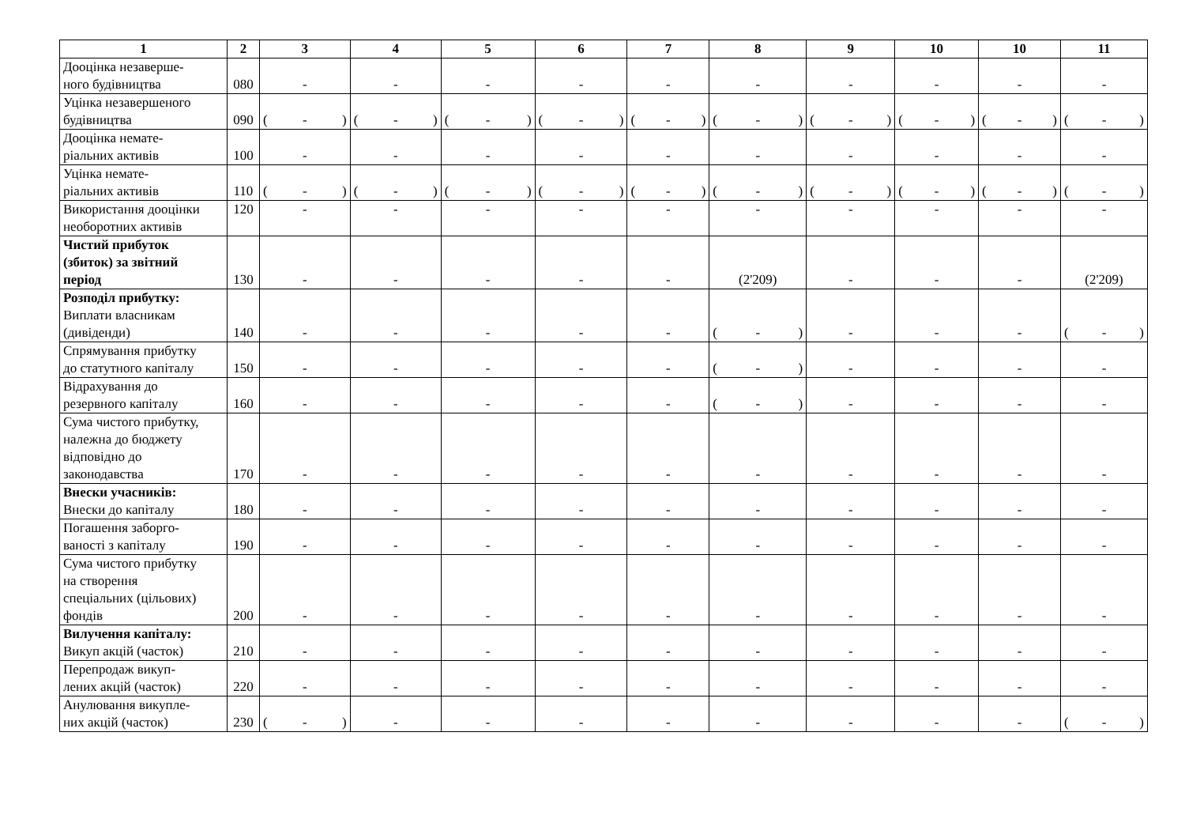| 1 | 2 | 3 | 4 | 5 | 6 | 7 | 8 | 9 | 10 | 10 | 11 |
| --- | --- | --- | --- | --- | --- | --- | --- | --- | --- | --- | --- |
| Дооцінка незаверше- ного будівництва | 080 | - | - | - | - | - | - | - | - | - | - |
| Уцінка незавершеного будівництва | 090 | ( - ) | ( - ) | ( - ) | ( - ) | ( - ) | ( - ) | ( - ) | ( - ) | ( - ) | ( - ) |
| Дооцінка немате- ріальних активів | 100 | - | - | - | - | - | - | - | - | - | - |
| Уцінка немате- ріальних активів | 110 | ( - ) | ( - ) | ( - ) | ( - ) | ( - ) | ( - ) | ( - ) | ( - ) | ( - ) | ( - ) |
| Використання дооцінки необоротних активів | 120 | - | - | - | - | - | - | - | - | - | - |
| Чистий прибуток (збиток) за звітний період | 130 | - | - | - | - | - | (2'209) | - | - | - | (2'209) |
| Розподіл прибутку: Виплати власникам (дивіденди) | 140 | - | - | - | - | - | ( - ) | - | - | - | ( - ) |
| Спрямування прибутку до статутного капіталу | 150 | - | - | - | - | - | ( - ) | - | - | - | - |
| Відрахування до резервного капіталу | 160 | - | - | - | - | - | ( - ) | - | - | - | - |
| Сума чистого прибутку, належна до бюджету відповідно до законодавства | 170 | - | - | - | - | - | - | - | - | - | - |
| Внески учасників: Внески до капіталу | 180 | - | - | - | - | - | - | - | - | - | - |
| Погашення заборго- ваності з капіталу | 190 | - | - | - | - | - | - | - | - | - | - |
| Сума чистого прибутку на створення спеціальних (цільових) фондів | 200 | - | - | - | - | - | - | - | - | - | - |
| Вилучення капіталу: Викуп акцій (часток) | 210 | - | - | - | - | - | - | - | - | - | - |
| Перепродаж викуп- лених акцій (часток) | 220 | - | - | - | - | - | - | - | - | - | - |
| Анулювання викупле- них акцій (часток) | 230 | ( - ) | - | - | - | - | - | - | - | - | ( - ) |